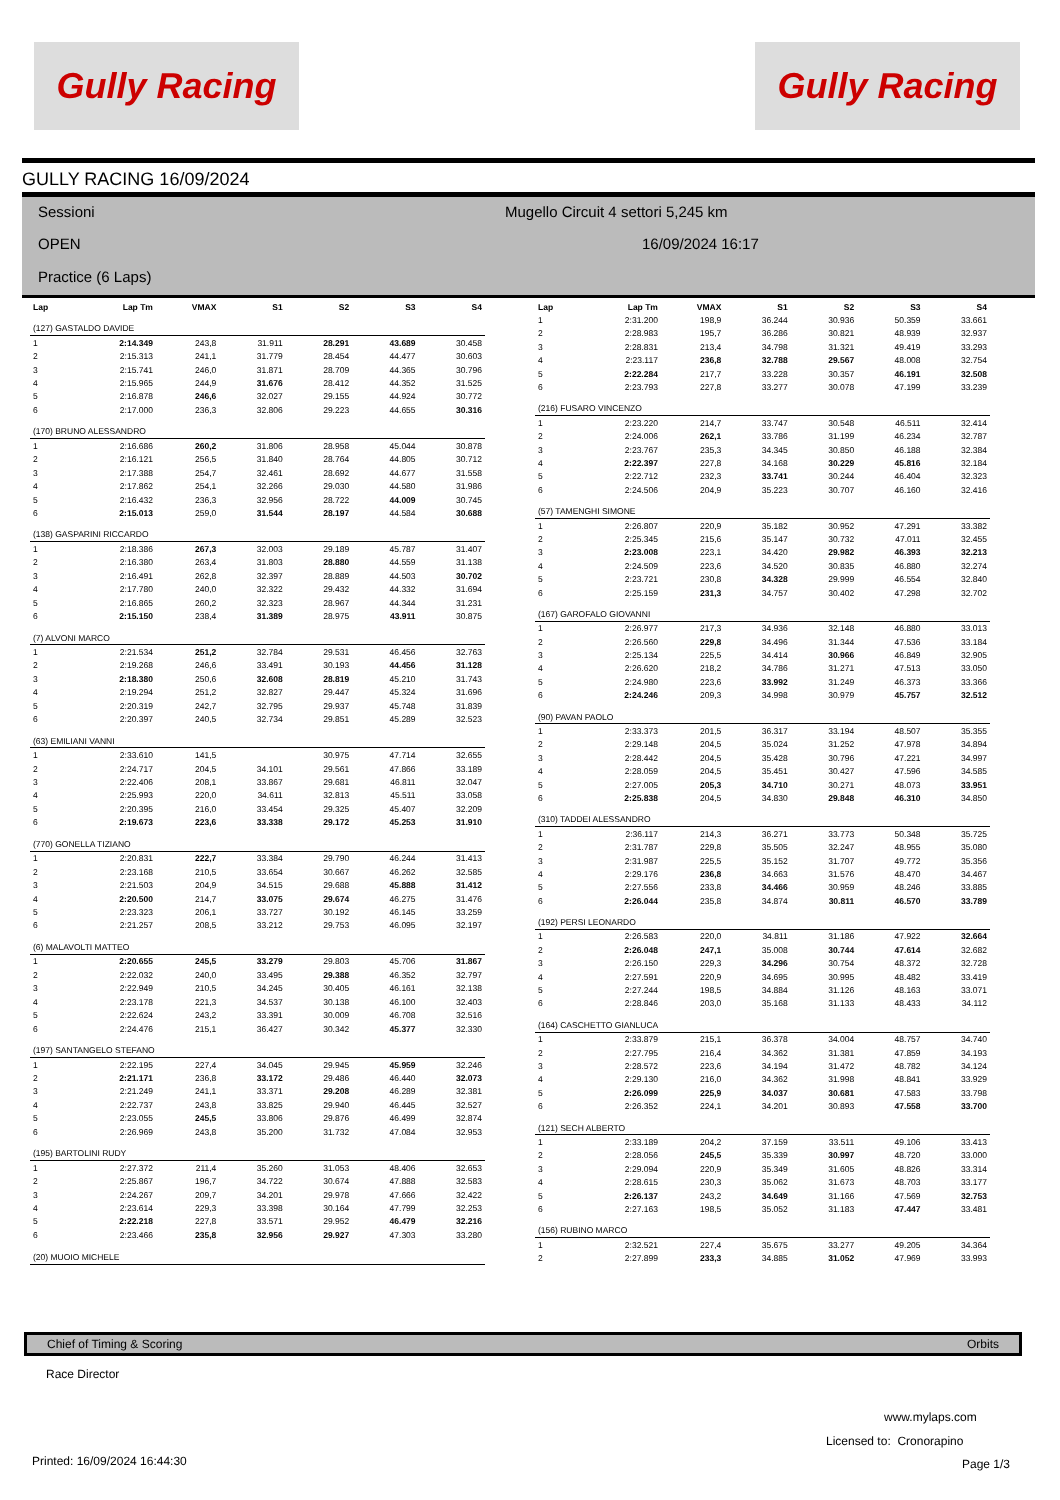Gully Racing Gully Racing
GULLY RACING 16/09/2024
Sessioni
OPEN
Practice (6 Laps)
Mugello Circuit 4 settori 5,245 km
16/09/2024 16:17
| Lap | Lap Tm | VMAX | S1 | S2 | S3 | S4 |
| --- | --- | --- | --- | --- | --- | --- |
| (127) GASTALDO DAVIDE | | | | | | |
| 1 | 2:14.349 | 243,8 | 31.911 | 28.291 | 43.689 | 30.458 |
| 2 | 2:15.313 | 241,1 | 31.779 | 28.454 | 44.477 | 30.603 |
| 3 | 2:15.741 | 246,0 | 31.871 | 28.709 | 44.365 | 30.796 |
| 4 | 2:15.965 | 244,9 | 31.676 | 28.412 | 44.352 | 31.525 |
| 5 | 2:16.878 | 246,6 | 32.027 | 29.155 | 44.924 | 30.772 |
| 6 | 2:17.000 | 236,3 | 32.806 | 29.223 | 44.655 | 30.316 |
| (170) BRUNO ALESSANDRO | | | | | | |
| 1 | 2:16.686 | 260,2 | 31.806 | 28.958 | 45.044 | 30.878 |
| 2 | 2:16.121 | 256,5 | 31.840 | 28.764 | 44.805 | 30.712 |
| 3 | 2:17.388 | 254,7 | 32.461 | 28.692 | 44.677 | 31.558 |
| 4 | 2:17.862 | 254,1 | 32.266 | 29.030 | 44.580 | 31.986 |
| 5 | 2:16.432 | 236,3 | 32.956 | 28.722 | 44.009 | 30.745 |
| 6 | 2:15.013 | 259,0 | 31.544 | 28.197 | 44.584 | 30.688 |
| (138) GASPARINI RICCARDO | | | | | | |
| 1 | 2:18.386 | 267,3 | 32.003 | 29.189 | 45.787 | 31.407 |
| 2 | 2:16.380 | 263,4 | 31.803 | 28.880 | 44.559 | 31.138 |
| 3 | 2:16.491 | 262,8 | 32.397 | 28.889 | 44.503 | 30.702 |
| 4 | 2:17.780 | 240,0 | 32.322 | 29.432 | 44.332 | 31.694 |
| 5 | 2:16.865 | 260,2 | 32.323 | 28.967 | 44.344 | 31.231 |
| 6 | 2:15.150 | 238,4 | 31.389 | 28.975 | 43.911 | 30.875 |
| (7) ALVONI MARCO | | | | | | |
| 1 | 2:21.534 | 251,2 | 32.784 | 29.531 | 46.456 | 32.763 |
| 2 | 2:19.268 | 246,6 | 33.491 | 30.193 | 44.456 | 31.128 |
| 3 | 2:18.380 | 250,6 | 32.608 | 28.819 | 45.210 | 31.743 |
| 4 | 2:19.294 | 251,2 | 32.827 | 29.447 | 45.324 | 31.696 |
| 5 | 2:20.319 | 242,7 | 32.795 | 29.937 | 45.748 | 31.839 |
| 6 | 2:20.397 | 240,5 | 32.734 | 29.851 | 45.289 | 32.523 |
| (63) EMILIANI VANNI | | | | | | |
| 1 | 2:33.610 | 141,5 | | 30.975 | 47.714 | 32.655 |
| 2 | 2:24.717 | 204,5 | 34.101 | 29.561 | 47.866 | 33.189 |
| 3 | 2:22.406 | 208,1 | 33.867 | 29.681 | 46.811 | 32.047 |
| 4 | 2:25.993 | 220,0 | 34.611 | 32.813 | 45.511 | 33.058 |
| 5 | 2:20.395 | 216,0 | 33.454 | 29.325 | 45.407 | 32.209 |
| 6 | 2:19.673 | 223,6 | 33.338 | 29.172 | 45.253 | 31.910 |
| (770) GONELLA TIZIANO | | | | | | |
| 1 | 2:20.831 | 222,7 | 33.384 | 29.790 | 46.244 | 31.413 |
| 2 | 2:23.168 | 210,5 | 33.654 | 30.667 | 46.262 | 32.585 |
| 3 | 2:21.503 | 204,9 | 34.515 | 29.688 | 45.888 | 31.412 |
| 4 | 2:20.500 | 214,7 | 33.075 | 29.674 | 46.275 | 31.476 |
| 5 | 2:23.323 | 206,1 | 33.727 | 30.192 | 46.145 | 33.259 |
| 6 | 2:21.257 | 208,5 | 33.212 | 29.753 | 46.095 | 32.197 |
| (6) MALAVOLTI MATTEO | | | | | | |
| 1 | 2:20.655 | 245,5 | 33.279 | 29.803 | 45.706 | 31.867 |
| 2 | 2:22.032 | 240,0 | 33.495 | 29.388 | 46.352 | 32.797 |
| 3 | 2:22.949 | 210,5 | 34.245 | 30.405 | 46.161 | 32.138 |
| 4 | 2:23.178 | 221,3 | 34.537 | 30.138 | 46.100 | 32.403 |
| 5 | 2:22.624 | 243,2 | 33.391 | 30.009 | 46.708 | 32.516 |
| 6 | 2:24.476 | 215,1 | 36.427 | 30.342 | 45.377 | 32.330 |
| (197) SANTANGELO STEFANO | | | | | | |
| 1 | 2:22.195 | 227,4 | 34.045 | 29.945 | 45.959 | 32.246 |
| 2 | 2:21.171 | 236,8 | 33.172 | 29.486 | 46.440 | 32.073 |
| 3 | 2:21.249 | 241,1 | 33.371 | 29.208 | 46.289 | 32.381 |
| 4 | 2:22.737 | 243,8 | 33.825 | 29.940 | 46.445 | 32.527 |
| 5 | 2:23.055 | 245,5 | 33.806 | 29.876 | 46.499 | 32.874 |
| 6 | 2:26.969 | 243,8 | 35.200 | 31.732 | 47.084 | 32.953 |
| (195) BARTOLINI RUDY | | | | | | |
| 1 | 2:27.372 | 211,4 | 35.260 | 31.053 | 48.406 | 32.653 |
| 2 | 2:25.867 | 196,7 | 34.722 | 30.674 | 47.888 | 32.583 |
| 3 | 2:24.267 | 209,7 | 34.201 | 29.978 | 47.666 | 32.422 |
| 4 | 2:23.614 | 229,3 | 33.398 | 30.164 | 47.799 | 32.253 |
| 5 | 2:22.218 | 227,8 | 33.571 | 29.952 | 46.479 | 32.216 |
| 6 | 2:23.466 | 235,8 | 32.956 | 29.927 | 47.303 | 33.280 |
| (20) MUOIO MICHELE | | | | | | |
| Lap | Lap Tm | VMAX | S1 | S2 | S3 | S4 |
| --- | --- | --- | --- | --- | --- | --- |
| 1 | 2:31.200 | 198,9 | 36.244 | 30.936 | 50.359 | 33.661 |
| 2 | 2:28.983 | 195,7 | 36.286 | 30.821 | 48.939 | 32.937 |
| 3 | 2:28.831 | 213,4 | 34.798 | 31.321 | 49.419 | 33.293 |
| 4 | 2:23.117 | 236,8 | 32.788 | 29.567 | 48.008 | 32.754 |
| 5 | 2:22.284 | 217,7 | 33.228 | 30.357 | 46.191 | 32.508 |
| 6 | 2:23.793 | 227,8 | 33.277 | 30.078 | 47.199 | 33.239 |
| (216) FUSARO VINCENZO | | | | | | |
| 1 | 2:23.220 | 214,7 | 33.747 | 30.548 | 46.511 | 32.414 |
| 2 | 2:24.006 | 262,1 | 33.786 | 31.199 | 46.234 | 32.787 |
| 3 | 2:23.767 | 235,3 | 34.345 | 30.850 | 46.188 | 32.384 |
| 4 | 2:22.397 | 227,8 | 34.168 | 30.229 | 45.816 | 32.184 |
| 5 | 2:22.712 | 232,3 | 33.741 | 30.244 | 46.404 | 32.323 |
| 6 | 2:24.506 | 204,9 | 35.223 | 30.707 | 46.160 | 32.416 |
| (57) TAMENGHI SIMONE | | | | | | |
| 1 | 2:26.807 | 220,9 | 35.182 | 30.952 | 47.291 | 33.382 |
| 2 | 2:25.345 | 215,6 | 35.147 | 30.732 | 47.011 | 32.455 |
| 3 | 2:23.008 | 223,1 | 34.420 | 29.982 | 46.393 | 32.213 |
| 4 | 2:24.509 | 223,6 | 34.520 | 30.835 | 46.880 | 32.274 |
| 5 | 2:23.721 | 230,8 | 34.328 | 29.999 | 46.554 | 32.840 |
| 6 | 2:25.159 | 231,3 | 34.757 | 30.402 | 47.298 | 32.702 |
| (167) GAROFALO GIOVANNI | | | | | | |
| 1 | 2:26.977 | 217,3 | 34.936 | 32.148 | 46.880 | 33.013 |
| 2 | 2:26.560 | 229,8 | 34.496 | 31.344 | 47.536 | 33.184 |
| 3 | 2:25.134 | 225,5 | 34.414 | 30.966 | 46.849 | 32.905 |
| 4 | 2:26.620 | 218,2 | 34.786 | 31.271 | 47.513 | 33.050 |
| 5 | 2:24.980 | 223,6 | 33.992 | 31.249 | 46.373 | 33.366 |
| 6 | 2:24.246 | 209,3 | 34.998 | 30.979 | 45.757 | 32.512 |
| (90) PAVAN PAOLO | | | | | | |
| 1 | 2:33.373 | 201,5 | 36.317 | 33.194 | 48.507 | 35.355 |
| 2 | 2:29.148 | 204,5 | 35.024 | 31.252 | 47.978 | 34.894 |
| 3 | 2:28.442 | 204,5 | 35.428 | 30.796 | 47.221 | 34.997 |
| 4 | 2:28.059 | 204,5 | 35.451 | 30.427 | 47.596 | 34.585 |
| 5 | 2:27.005 | 205,3 | 34.710 | 30.271 | 48.073 | 33.951 |
| 6 | 2:25.838 | 204,5 | 34.830 | 29.848 | 46.310 | 34.850 |
| (310) TADDEI ALESSANDRO | | | | | | |
| 1 | 2:36.117 | 214,3 | 36.271 | 33.773 | 50.348 | 35.725 |
| 2 | 2:31.787 | 229,8 | 35.505 | 32.247 | 48.955 | 35.080 |
| 3 | 2:31.987 | 225,5 | 35.152 | 31.707 | 49.772 | 35.356 |
| 4 | 2:29.176 | 236,8 | 34.663 | 31.576 | 48.470 | 34.467 |
| 5 | 2:27.556 | 233,8 | 34.466 | 30.959 | 48.246 | 33.885 |
| 6 | 2:26.044 | 235,8 | 34.874 | 30.811 | 46.570 | 33.789 |
| (192) PERSI LEONARDO | | | | | | |
| 1 | 2:26.583 | 220,0 | 34.811 | 31.186 | 47.922 | 32.664 |
| 2 | 2:26.048 | 247,1 | 35.008 | 30.744 | 47.614 | 32.682 |
| 3 | 2:26.150 | 229,3 | 34.296 | 30.754 | 48.372 | 32.728 |
| 4 | 2:27.591 | 220,9 | 34.695 | 30.995 | 48.482 | 33.419 |
| 5 | 2:27.244 | 198,5 | 34.884 | 31.126 | 48.163 | 33.071 |
| 6 | 2:28.846 | 203,0 | 35.168 | 31.133 | 48.433 | 34.112 |
| (164) CASCHETTO GIANLUCA | | | | | | |
| 1 | 2:33.879 | 215,1 | 36.378 | 34.004 | 48.757 | 34.740 |
| 2 | 2:27.795 | 216,4 | 34.362 | 31.381 | 47.859 | 34.193 |
| 3 | 2:28.572 | 223,6 | 34.194 | 31.472 | 48.782 | 34.124 |
| 4 | 2:29.130 | 216,0 | 34.362 | 31.998 | 48.841 | 33.929 |
| 5 | 2:26.099 | 225,9 | 34.037 | 30.681 | 47.583 | 33.798 |
| 6 | 2:26.352 | 224,1 | 34.201 | 30.893 | 47.558 | 33.700 |
| (121) SECH ALBERTO | | | | | | |
| 1 | 2:33.189 | 204,2 | 37.159 | 33.511 | 49.106 | 33.413 |
| 2 | 2:28.056 | 245,5 | 35.339 | 30.997 | 48.720 | 33.000 |
| 3 | 2:29.094 | 220,9 | 35.349 | 31.605 | 48.826 | 33.314 |
| 4 | 2:28.615 | 230,3 | 35.062 | 31.673 | 48.703 | 33.177 |
| 5 | 2:26.137 | 243,2 | 34.649 | 31.166 | 47.569 | 32.753 |
| 6 | 2:27.163 | 198,5 | 35.052 | 31.183 | 47.447 | 33.481 |
| (156) RUBINO MARCO | | | | | | |
| 1 | 2:32.521 | 227,4 | 35.675 | 33.277 | 49.205 | 34.364 |
| 2 | 2:27.899 | 233,3 | 34.885 | 31.052 | 47.969 | 33.993 |
Chief of Timing & Scoring Orbits
Race Director
www.mylaps.com
Licensed to: Cronorapino
Printed: 16/09/2024 16:44:30 Page 1/3